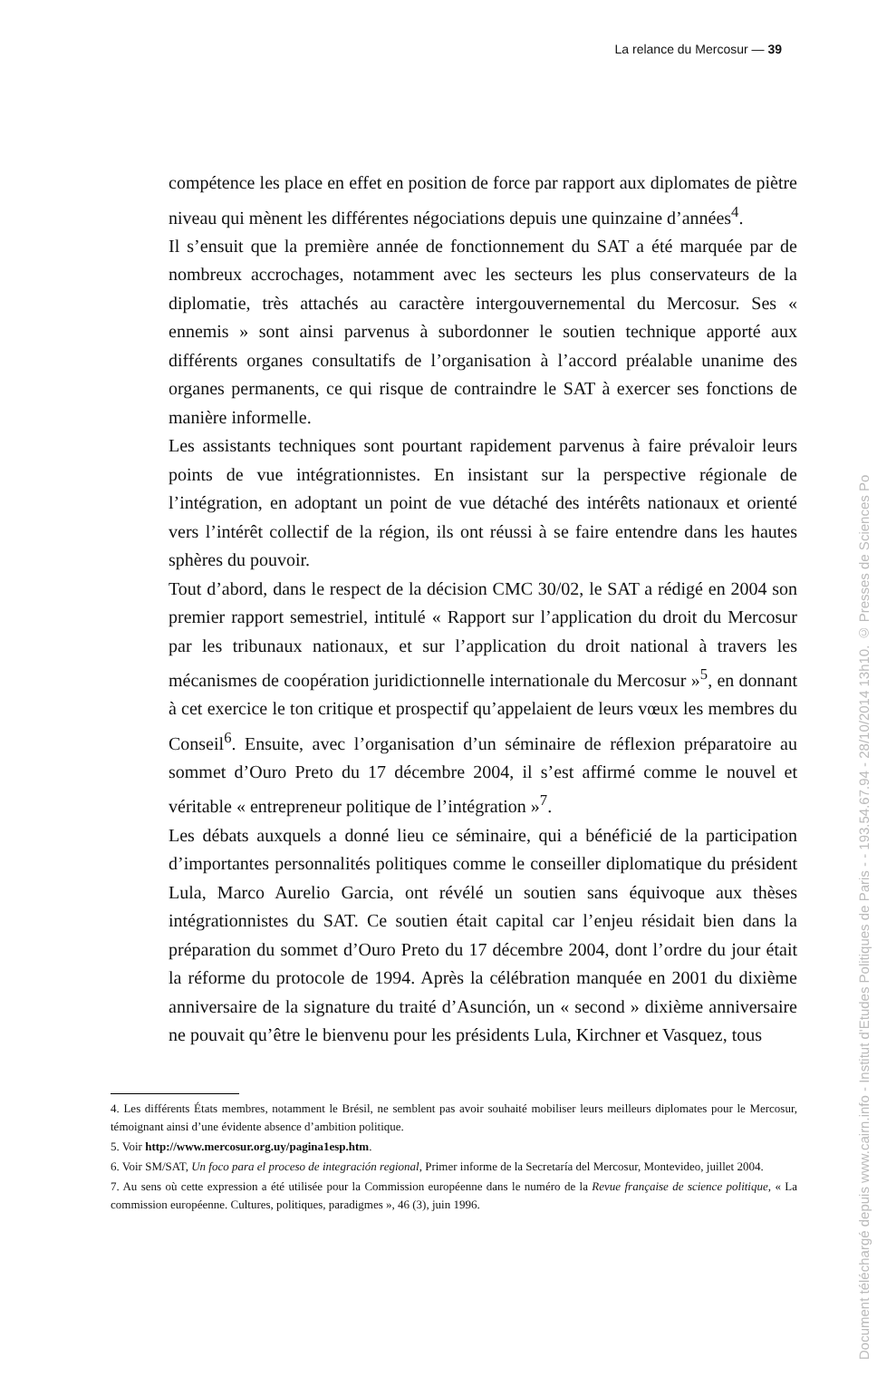La relance du Mercosur — 39
compétence les place en effet en position de force par rapport aux diplomates de piètre niveau qui mènent les différentes négociations depuis une quinzaine d’années<sup>4</sup>.
Il s’ensuit que la première année de fonctionnement du SAT a été marquée par de nombreux accrochages, notamment avec les secteurs les plus conservateurs de la diplomatie, très attachés au caractère intergouvernemental du Mercosur. Ses « ennemis » sont ainsi parvenus à subordonner le soutien technique apporté aux différents organes consultatifs de l’organisation à l’accord préalable unanime des organes permanents, ce qui risque de contraindre le SAT à exercer ses fonctions de manière informelle.
Les assistants techniques sont pourtant rapidement parvenus à faire prévaloir leurs points de vue intégrationnistes. En insistant sur la perspective régionale de l’intégration, en adoptant un point de vue détaché des intérêts nationaux et orienté vers l’intérêt collectif de la région, ils ont réussi à se faire entendre dans les hautes sphères du pouvoir.
Tout d’abord, dans le respect de la décision CMC 30/02, le SAT a rédigé en 2004 son premier rapport semestriel, intitulé « Rapport sur l’application du droit du Mercosur par les tribunaux nationaux, et sur l’application du droit national à travers les mécanismes de coopération juridictionnelle internationale du Mercosur »<sup>5</sup>, en donnant à cet exercice le ton critique et prospectif qu’appelaient de leurs vœux les membres du Conseil<sup>6</sup>. Ensuite, avec l’organisation d’un séminaire de réflexion préparatoire au sommet d’Ouro Preto du 17 décembre 2004, il s’est affirmé comme le nouvel et véritable « entrepreneur politique de l’intégration »<sup>7</sup>.
Les débats auxquels a donné lieu ce séminaire, qui a bénéficié de la participation d’importantes personnalités politiques comme le conseiller diplomatique du président Lula, Marco Aurelio Garcia, ont révélé un soutien sans équivoque aux thèses intégrationnistes du SAT. Ce soutien était capital car l’enjeu résidait bien dans la préparation du sommet d’Ouro Preto du 17 décembre 2004, dont l’ordre du jour était la réforme du protocole de 1994. Après la célébration manquée en 2001 du dixième anniversaire de la signature du traité d’Asunción, un « second » dixième anniversaire ne pouvait qu’être le bienvenu pour les présidents Lula, Kirchner et Vasquez, tous
4. Les différents États membres, notamment le Brésil, ne semblent pas avoir souhaité mobiliser leurs meilleurs diplomates pour le Mercosur, témoignant ainsi d’une évidente absence d’ambition politique.
5. Voir http://www.mercosur.org.uy/pagina1esp.htm.
6. Voir SM/SAT, Un foco para el proceso de integración regional, Primer informe de la Secretaría del Mercosur, Montevideo, juillet 2004.
7. Au sens où cette expression a été utilisée pour la Commission européenne dans le numéro de la Revue française de science politique, « La commission européenne. Cultures, politiques, paradigmes », 46 (3), juin 1996.
Document téléchargé depuis www.cairn.info - Institut d'Etudes Politiques de Paris - - 193.54.67.94 - 28/10/2014 13h10. © Presses de Sciences Po